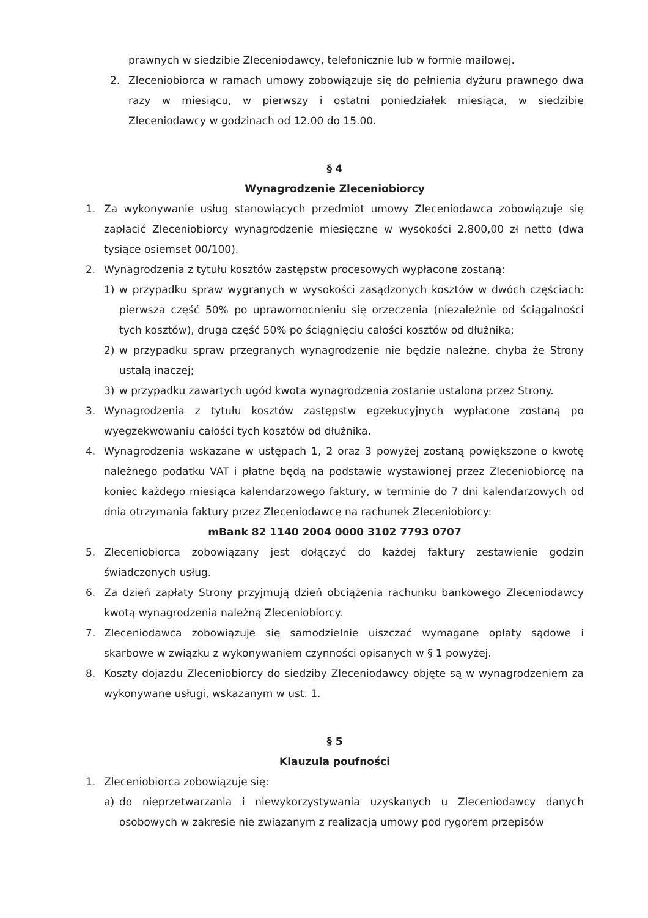prawnych w siedzibie Zleceniodawcy, telefonicznie lub w formie mailowej.
2. Zleceniobiorca w ramach umowy zobowiązuje się do pełnienia dyżuru prawnego dwa razy w miesiącu, w pierwszy i ostatni poniedziałek miesiąca, w siedzibie Zleceniodawcy w godzinach od 12.00 do 15.00.
§ 4
Wynagrodzenie Zleceniobiorcy
1. Za wykonywanie usług stanowiących przedmiot umowy Zleceniodawca zobowiązuje się zapłacić Zleceniobiorcy wynagrodzenie miesięczne w wysokości 2.800,00 zł netto (dwa tysiące osiemset 00/100).
2. Wynagrodzenia z tytułu kosztów zastępstw procesowych wypłacone zostaną:
1) w przypadku spraw wygranych w wysokości zasądzonych kosztów w dwóch częściach: pierwsza część 50% po uprawomocnieniu się orzeczenia (niezależnie od ściągalności tych kosztów), druga część 50% po ściągnięciu całości kosztów od dłużnika;
2) w przypadku spraw przegranych wynagrodzenie nie będzie należne, chyba że Strony ustalą inaczej;
3) w przypadku zawartych ugód kwota wynagrodzenia zostanie ustalona przez Strony.
3. Wynagrodzenia z tytułu kosztów zastępstw egzekucyjnych wypłacone zostaną po wyegzekwowaniu całości tych kosztów od dłużnika.
4. Wynagrodzenia wskazane w ustępach 1, 2 oraz 3 powyżej zostaną powiększone o kwotę należnego podatku VAT i płatne będą na podstawie wystawionej przez Zleceniobiorcę na koniec każdego miesiąca kalendarzowego faktury, w terminie do 7 dni kalendarzowych od dnia otrzymania faktury przez Zleceniodawcę na rachunek Zleceniobiorcy:
mBank 82 1140 2004 0000 3102 7793 0707
5. Zleceniobiorca zobowiązany jest dołączyć do każdej faktury zestawienie godzin świadczonych usług.
6. Za dzień zapłaty Strony przyjmują dzień obciążenia rachunku bankowego Zleceniodawcy kwotą wynagrodzenia należną Zleceniobiorcy.
7. Zleceniodawca zobowiązuje się samodzielnie uiszczać wymagane opłaty sądowe i skarbowe w związku z wykonywaniem czynności opisanych w § 1 powyżej.
8. Koszty dojazdu Zleceniobiorcy do siedziby Zleceniodawcy objęte są w wynagrodzeniem za wykonywane usługi, wskazanym w ust. 1.
§ 5
Klauzula poufności
1. Zleceniobiorca zobowiązuje się:
a) do nieprzetwarzania i niewykorzystywania uzyskanych u Zleceniodawcy danych osobowych w zakresie nie związanym z realizacją umowy pod rygorem przepisów